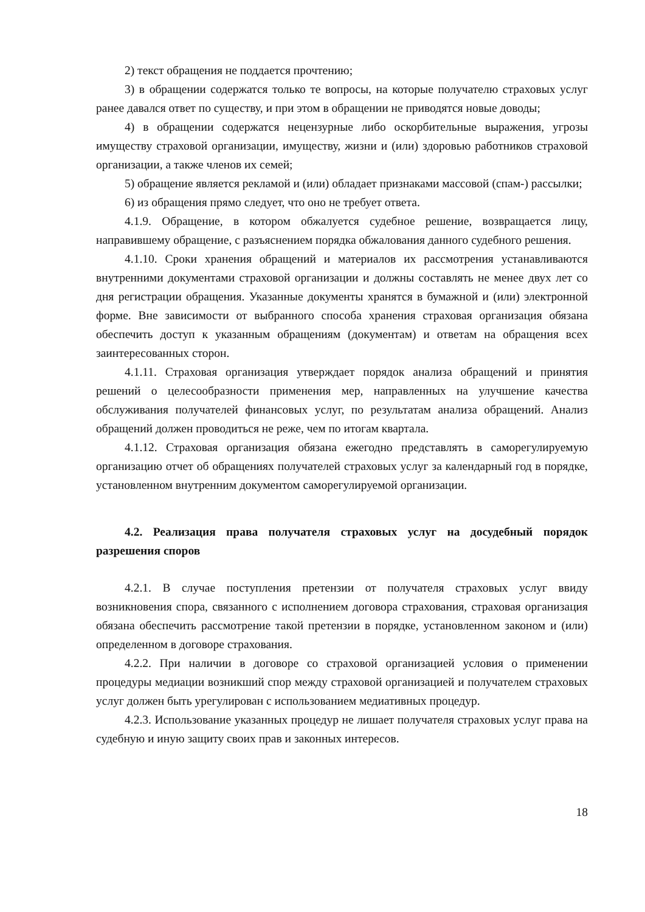2) текст обращения не поддается прочтению;
3) в обращении содержатся только те вопросы, на которые получателю страховых услуг ранее давался ответ по существу, и при этом в обращении не приводятся новые доводы;
4) в обращении содержатся нецензурные либо оскорбительные выражения, угрозы имуществу страховой организации, имуществу, жизни и (или) здоровью работников страховой организации, а также членов их семей;
5) обращение является рекламой и (или) обладает признаками массовой (спам-) рассылки;
6) из обращения прямо следует, что оно не требует ответа.
4.1.9. Обращение, в котором обжалуется судебное решение, возвращается лицу, направившему обращение, с разъяснением порядка обжалования данного судебного решения.
4.1.10. Сроки хранения обращений и материалов их рассмотрения устанавливаются внутренними документами страховой организации и должны составлять не менее двух лет со дня регистрации обращения. Указанные документы хранятся в бумажной и (или) электронной форме. Вне зависимости от выбранного способа хранения страховая организация обязана обеспечить доступ к указанным обращениям (документам) и ответам на обращения всех заинтересованных сторон.
4.1.11. Страховая организация утверждает порядок анализа обращений и принятия решений о целесообразности применения мер, направленных на улучшение качества обслуживания получателей финансовых услуг, по результатам анализа обращений. Анализ обращений должен проводиться не реже, чем по итогам квартала.
4.1.12. Страховая организация обязана ежегодно представлять в саморегулируемую организацию отчет об обращениях получателей страховых услуг за календарный год в порядке, установленном внутренним документом саморегулируемой организации.
4.2. Реализация права получателя страховых услуг на досудебный порядок разрешения споров
4.2.1. В случае поступления претензии от получателя страховых услуг ввиду возникновения спора, связанного с исполнением договора страхования, страховая организация обязана обеспечить рассмотрение такой претензии в порядке, установленном законом и (или) определенном в договоре страхования.
4.2.2. При наличии в договоре со страховой организацией условия о применении процедуры медиации возникший спор между страховой организацией и получателем страховых услуг должен быть урегулирован с использованием медиативных процедур.
4.2.3. Использование указанных процедур не лишает получателя страховых услуг права на судебную и иную защиту своих прав и законных интересов.
18